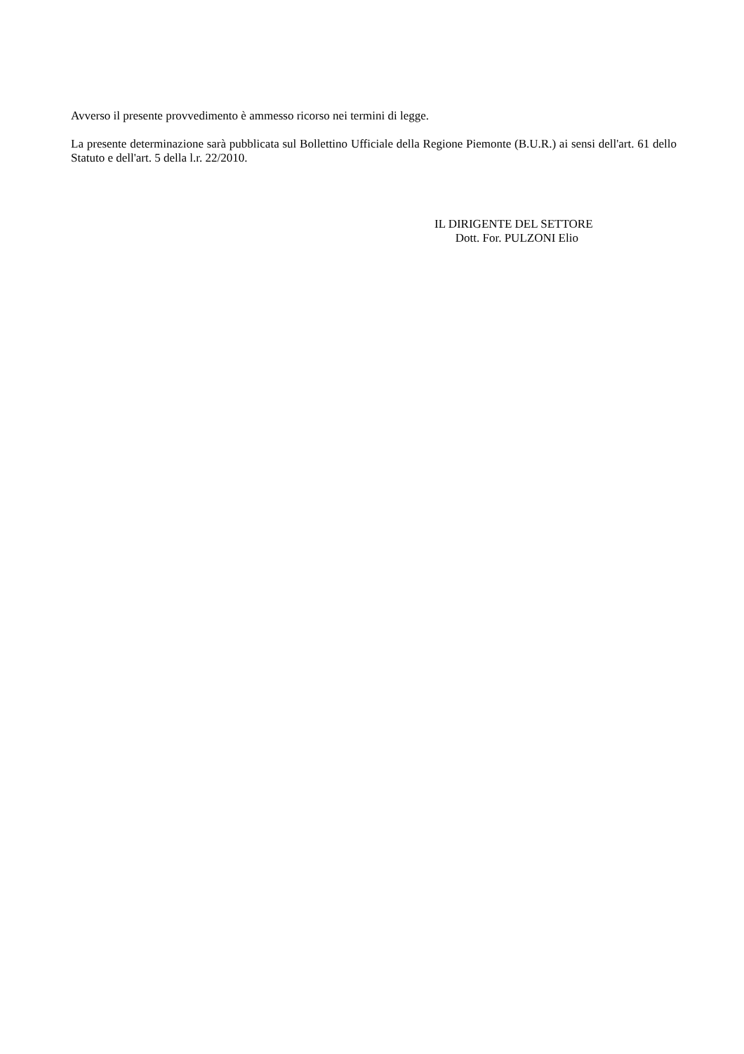Avverso il presente provvedimento è ammesso ricorso nei termini di legge.
La presente determinazione sarà pubblicata sul Bollettino Ufficiale della Regione Piemonte (B.U.R.) ai sensi dell'art. 61 dello Statuto e dell'art. 5 della l.r. 22/2010.
IL DIRIGENTE DEL SETTORE
Dott. For. PULZONI Elio